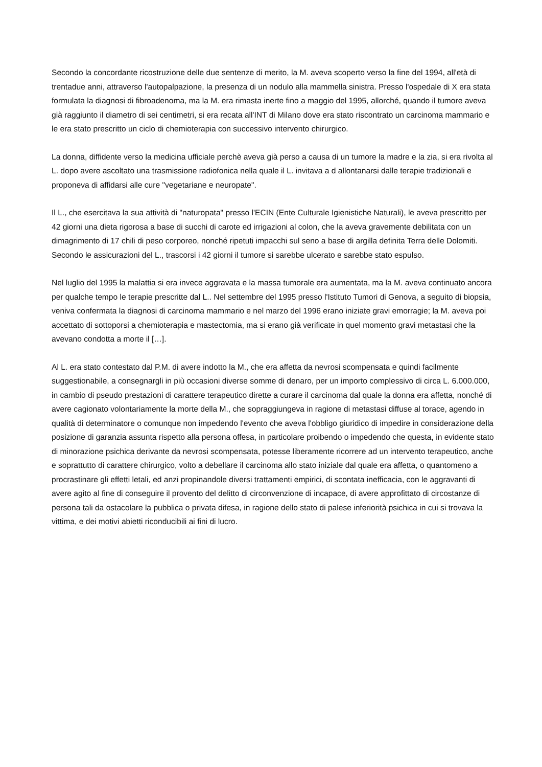Secondo la concordante ricostruzione delle due sentenze di merito, la M. aveva scoperto verso la fine del 1994, all'età di trentadue anni, attraverso l'autopalpazione, la presenza di un nodulo alla mammella sinistra. Presso l'ospedale di X era stata formulata la diagnosi di fibroadenoma, ma la M. era rimasta inerte fino a maggio del 1995, allorché, quando il tumore aveva già raggiunto il diametro di sei centimetri, si era recata all'INT di Milano dove era stato riscontrato un carcinoma mammario e le era stato prescritto un ciclo di chemioterapia con successivo intervento chirurgico.
La donna, diffidente verso la medicina ufficiale perchè aveva già perso a causa di un tumore la madre e la zia, si era rivolta al L. dopo avere ascoltato una trasmissione radiofonica nella quale il L. invitava a d allontanarsi dalle terapie tradizionali e proponeva di affidarsi alle cure "vegetariane e neuropate".
Il L., che esercitava la sua attività di "naturopata" presso l'ECIN (Ente Culturale Igienistiche Naturali), le aveva prescritto per 42 giorni una dieta rigorosa a base di succhi di carote ed irrigazioni al colon, che la aveva gravemente debilitata con un dimagrimento di 17 chili di peso corporeo, nonché ripetuti impacchi sul seno a base di argilla definita Terra delle Dolomiti. Secondo le assicurazioni del L., trascorsi i 42 giorni il tumore si sarebbe ulcerato e sarebbe stato espulso.
Nel luglio del 1995 la malattia si era invece aggravata e la massa tumorale era aumentata, ma la M. aveva continuato ancora per qualche tempo le terapie prescritte dal L.. Nel settembre del 1995 presso l'Istituto Tumori di Genova, a seguito di biopsia, veniva confermata la diagnosi di carcinoma mammario e nel marzo del 1996 erano iniziate gravi emorragie; la M. aveva poi accettato di sottoporsi a chemioterapia e mastectomia, ma si erano già verificate in quel momento gravi metastasi che la avevano condotta a morte il […].
Al L. era stato contestato dal P.M. di avere indotto la M., che era affetta da nevrosi scompensata e quindi facilmente suggestionabile, a consegnargli in più occasioni diverse somme di denaro, per un importo complessivo di circa L. 6.000.000, in cambio di pseudo prestazioni di carattere terapeutico dirette a curare il carcinoma dal quale la donna era affetta, nonché di avere cagionato volontariamente la morte della M., che sopraggiungeva in ragione di metastasi diffuse al torace, agendo in qualità di determinatore o comunque non impedendo l'evento che aveva l'obbligo giuridico di impedire in considerazione della posizione di garanzia assunta rispetto alla persona offesa, in particolare proibendo o impedendo che questa, in evidente stato di minorazione psichica derivante da nevrosi scompensata, potesse liberamente ricorrere ad un intervento terapeutico, anche e soprattutto di carattere chirurgico, volto a debellare il carcinoma allo stato iniziale dal quale era affetta, o quantomeno a procrastinare gli effetti letali, ed anzi propinandole diversi trattamenti empirici, di scontata inefficacia, con le aggravanti di avere agito al fine di conseguire il provento del delitto di circonvenzione di incapace, di avere approfittato di circostanze di persona tali da ostacolare la pubblica o privata difesa, in ragione dello stato di palese inferiorità psichica in cui si trovava la vittima, e dei motivi abietti riconducibili ai fini di lucro.